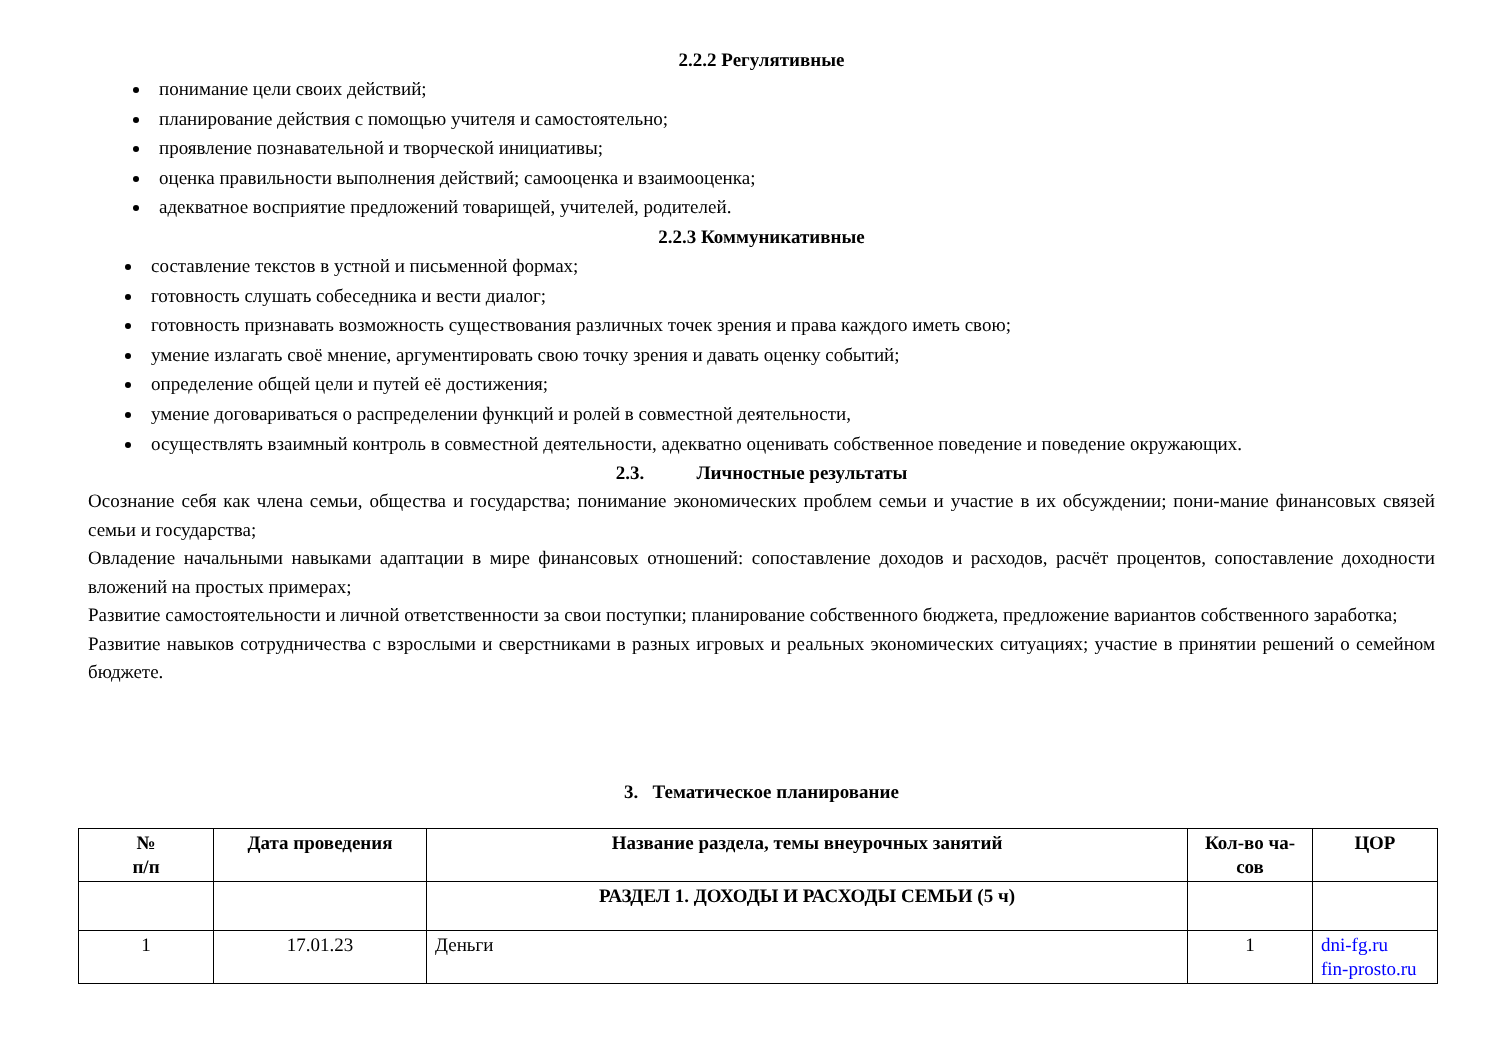2.2.2 Регулятивные
понимание цели своих действий;
планирование действия с помощью учителя и самостоятельно;
проявление познавательной и творческой инициативы;
оценка правильности выполнения действий; самооценка и взаимооценка;
адекватное восприятие предложений товарищей, учителей, родителей.
2.2.3 Коммуникативные
составление текстов в устной и письменной формах;
готовность слушать собеседника и вести диалог;
готовность признавать возможность существования различных точек зрения и права каждого иметь свою;
умение излагать своё мнение, аргументировать свою точку зрения и давать оценку событий;
определение общей цели и путей её достижения;
умение договариваться о распределении функций и ролей в совместной деятельности,
осуществлять взаимный контроль в совместной деятельности, адекватно оценивать собственное поведение и поведение окружающих.
2.3. Личностные результаты
Осознание себя как члена семьи, общества и государства; понимание экономических проблем семьи и участие в их обсуждении; пони-мание финансовых связей семьи и государства;
Овладение начальными навыками адаптации в мире финансовых отношений: сопоставление доходов и расходов, расчёт процентов, сопоставление доходности вложений на простых примерах;
Развитие самостоятельности и личной ответственности за свои поступки; планирование собственного бюджета, предложение вариантов собственного заработка;
Развитие навыков сотрудничества с взрослыми и сверстниками в разных игровых и реальных экономических ситуациях; участие в принятии решений о семейном бюджете.
3. Тематическое планирование
| № п/п | Дата проведения | Название раздела, темы внеурочных занятий | Кол-во ча- сов | ЦОР |
| --- | --- | --- | --- | --- |
| | | РАЗДЕЛ 1. ДОХОДЫ И РАСХОДЫ СЕМЬИ (5 ч) | | |
| 1 | 17.01.23 | Деньги | 1 | dni-fg.ru fin-prosto.ru |